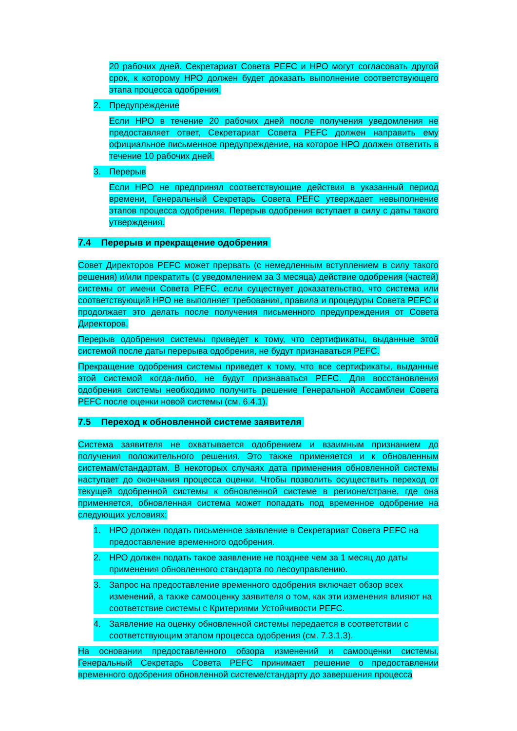20 рабочих дней. Секретариат Совета PEFC и НРО могут согласовать другой срок, к которому НРО должен будет доказать выполнение соответствующего этапа процесса одобрения.
2. Предупреждение
Если НРО в течение 20 рабочих дней после получения уведомления не предоставляет ответ, Секретариат Совета PEFC должен направить ему официальное письменное предупреждение, на которое НРО должен ответить в течение 10 рабочих дней.
3. Перерыв
Если НРО не предпринял соответствующие действия в указанный период времени, Генеральный Секретарь Совета PEFC утверждает невыполнение этапов процесса одобрения. Перерыв одобрения вступает в силу с даты такого утверждения.
7.4 Перерыв и прекращение одобрения
Совет Директоров PEFC может прервать (с немедленным вступлением в силу такого решения) и/или прекратить (с уведомлением за 3 месяца) действие одобрения (частей) системы от имени Совета PEFC, если существует доказательство, что система или соответствующий НРО не выполняет требования, правила и процедуры Совета PEFC и продолжает это делать после получения письменного предупреждения от Совета Директоров.
Перерыв одобрения системы приведет к тому, что сертификаты, выданные этой системой после даты перерыва одобрения, не будут признаваться PEFC.
Прекращение одобрения системы приведет к тому, что все сертификаты, выданные этой системой когда-либо, не будут признаваться PEFC. Для восстановления одобрения системы необходимо получить решение Генеральной Ассамблеи Совета PEFC после оценки новой системы (см. 6.4.1).
7.5 Переход к обновленной системе заявителя
Система заявителя не охватывается одобрением и взаимным признанием до получения положительного решения. Это также применяется и к обновленным системам/стандартам. В некоторых случаях дата применения обновленной системы наступает до окончания процесса оценки. Чтобы позволить осуществить переход от текущей одобренной системы к обновленной системе в регионе/стране, где она применяется, обновленная система может попадать под временное одобрение на следующих условиях:
1. НРО должен подать письменное заявление в Секретариат Совета PEFC на предоставление временного одобрения.
2. НРО должен подать такое заявление не позднее чем за 1 месяц до даты применения обновленного стандарта по лесоуправлению.
3. Запрос на предоставление временного одобрения включает обзор всех изменений, а также самооценку заявителя о том, как эти изменения влияют на соответствие системы с Критериями Устойчивости PEFC.
4. Заявление на оценку обновленной системы передается в соответствии с соответствующим этапом процесса одобрения (см. 7.3.1.3).
На основании предоставленного обзора изменений и самооценки системы, Генеральный Секретарь Совета PEFC принимает решение о предоставлении временного одобрения обновленной системе/стандарту до завершения процесса